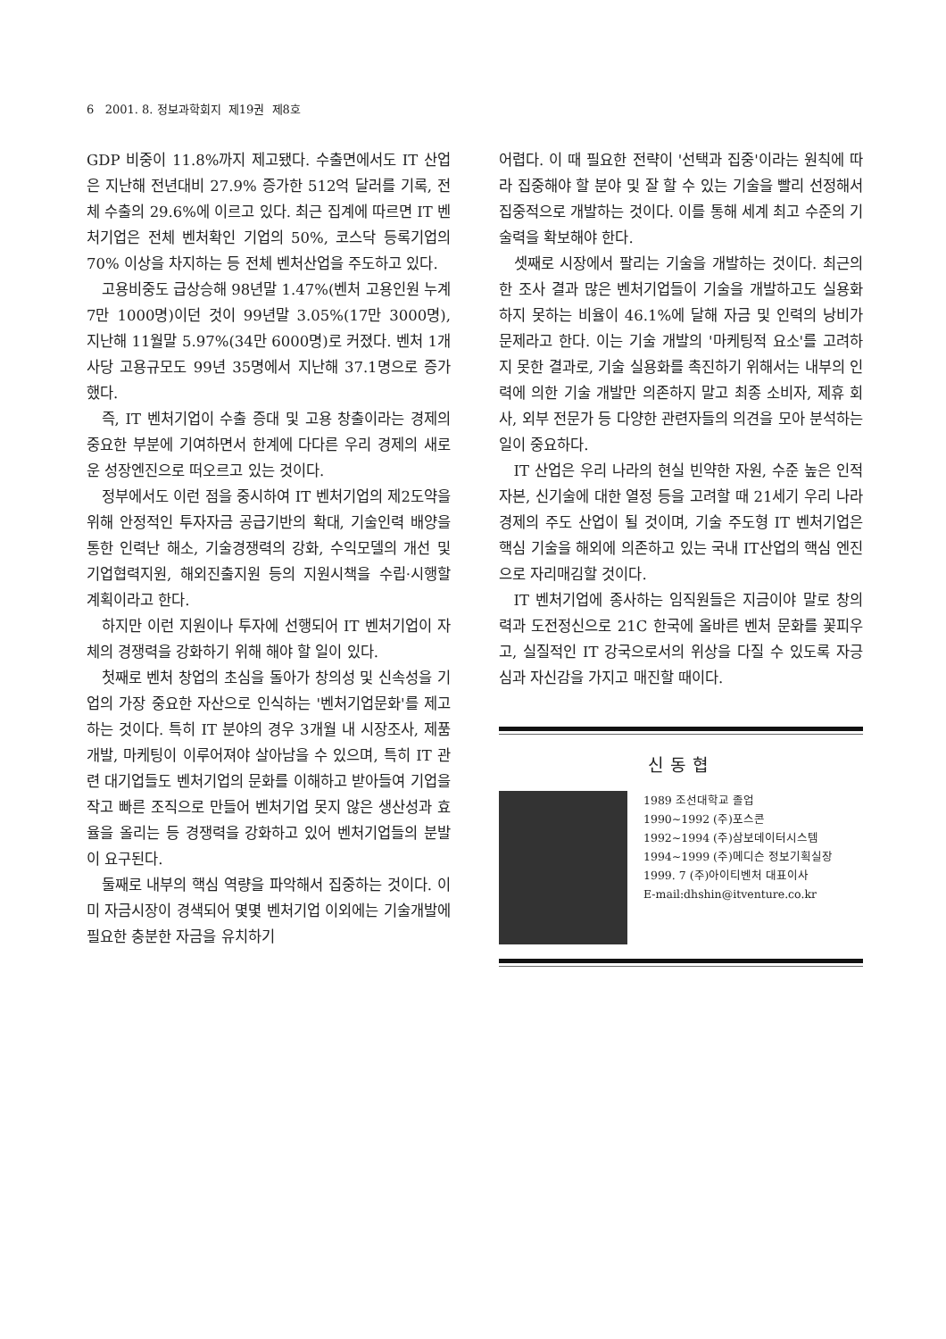6 2001. 8. 정보과학회지 제19권 제8호
GDP 비중이 11.8%까지 제고됐다. 수출면에서도 IT 산업은 지난해 전년대비 27.9% 증가한 512억 달러를 기록, 전체 수출의 29.6%에 이르고 있다. 최근 집계에 따르면 IT 벤처기업은 전체 벤처확인 기업의 50%, 코스닥 등록기업의 70% 이상을 차지하는 등 전체 벤처산업을 주도하고 있다.
고용비중도 급상승해 98년말 1.47%(벤처 고용인원 누계 7만 1000명)이던 것이 99년말 3.05%(17만 3000명), 지난해 11월말 5.97%(34만 6000명)로 커졌다. 벤처 1개사당 고용규모도 99년 35명에서 지난해 37.1명으로 증가했다.
즉, IT 벤처기업이 수출 증대 및 고용 창출이라는 경제의 중요한 부분에 기여하면서 한계에 다다른 우리 경제의 새로운 성장엔진으로 떠오르고 있는 것이다.
정부에서도 이런 점을 중시하여 IT 벤처기업의 제2도약을 위해 안정적인 투자자금 공급기반의 확대, 기술인력 배양을 통한 인력난 해소, 기술경쟁력의 강화, 수익모델의 개선 및 기업협력지원, 해외진출지원 등의 지원시책을 수립·시행할 계획이라고 한다.
하지만 이런 지원이나 투자에 선행되어 IT 벤처기업이 자체의 경쟁력을 강화하기 위해 해야 할 일이 있다.
첫째로 벤처 창업의 초심을 돌아가 창의성 및 신속성을 기업의 가장 중요한 자산으로 인식하는 '벤처기업문화'를 제고하는 것이다. 특히 IT 분야의 경우 3개월 내 시장조사, 제품개발, 마케팅이 이루어져야 살아남을 수 있으며, 특히 IT 관련 대기업들도 벤처기업의 문화를 이해하고 받아들여 기업을 작고 빠른 조직으로 만들어 벤처기업 못지 않은 생산성과 효율을 올리는 등 경쟁력을 강화하고 있어 벤처기업들의 분발이 요구된다.
둘째로 내부의 핵심 역량을 파악해서 집중하는 것이다. 이미 자금시장이 경색되어 몇몇 벤처기업 이외에는 기술개발에 필요한 충분한 자금을 유치하기
어렵다. 이 때 필요한 전략이 '선택과 집중'이라는 원칙에 따라 집중해야 할 분야 및 잘 할 수 있는 기술을 빨리 선정해서 집중적으로 개발하는 것이다. 이를 통해 세계 최고 수준의 기술력을 확보해야 한다.
셋째로 시장에서 팔리는 기술을 개발하는 것이다. 최근의 한 조사 결과 많은 벤처기업들이 기술을 개발하고도 실용화하지 못하는 비율이 46.1%에 달해 자금 및 인력의 낭비가 문제라고 한다. 이는 기술 개발의 '마케팅적 요소'를 고려하지 못한 결과로, 기술 실용화를 촉진하기 위해서는 내부의 인력에 의한 기술 개발만 의존하지 말고 최종 소비자, 제휴 회사, 외부 전문가 등 다양한 관련자들의 의견을 모아 분석하는 일이 중요하다.
IT 산업은 우리 나라의 현실 빈약한 자원, 수준 높은 인적자본, 신기술에 대한 열정 등을 고려할 때 21세기 우리 나라 경제의 주도 산업이 될 것이며, 기술 주도형 IT 벤처기업은 핵심 기술을 해외에 의존하고 있는 국내 IT산업의 핵심 엔진으로 자리매김할 것이다.
IT 벤처기업에 종사하는 임직원들은 지금이야 말로 창의력과 도전정신으로 21C 한국에 올바른 벤처 문화를 꽃피우고, 실질적인 IT 강국으로서의 위상을 다질 수 있도록 자긍심과 자신감을 가지고 매진할 때이다.
신동협
1989 조선대학교 졸업
1990~1992 (주)포스콘
1992~1994 (주)삼보데이터시스템
1994~1999 (주)메디슨 정보기획실장
1999. 7 (주)아이티벤처 대표이사
E-mail:dhshin@itventure.co.kr